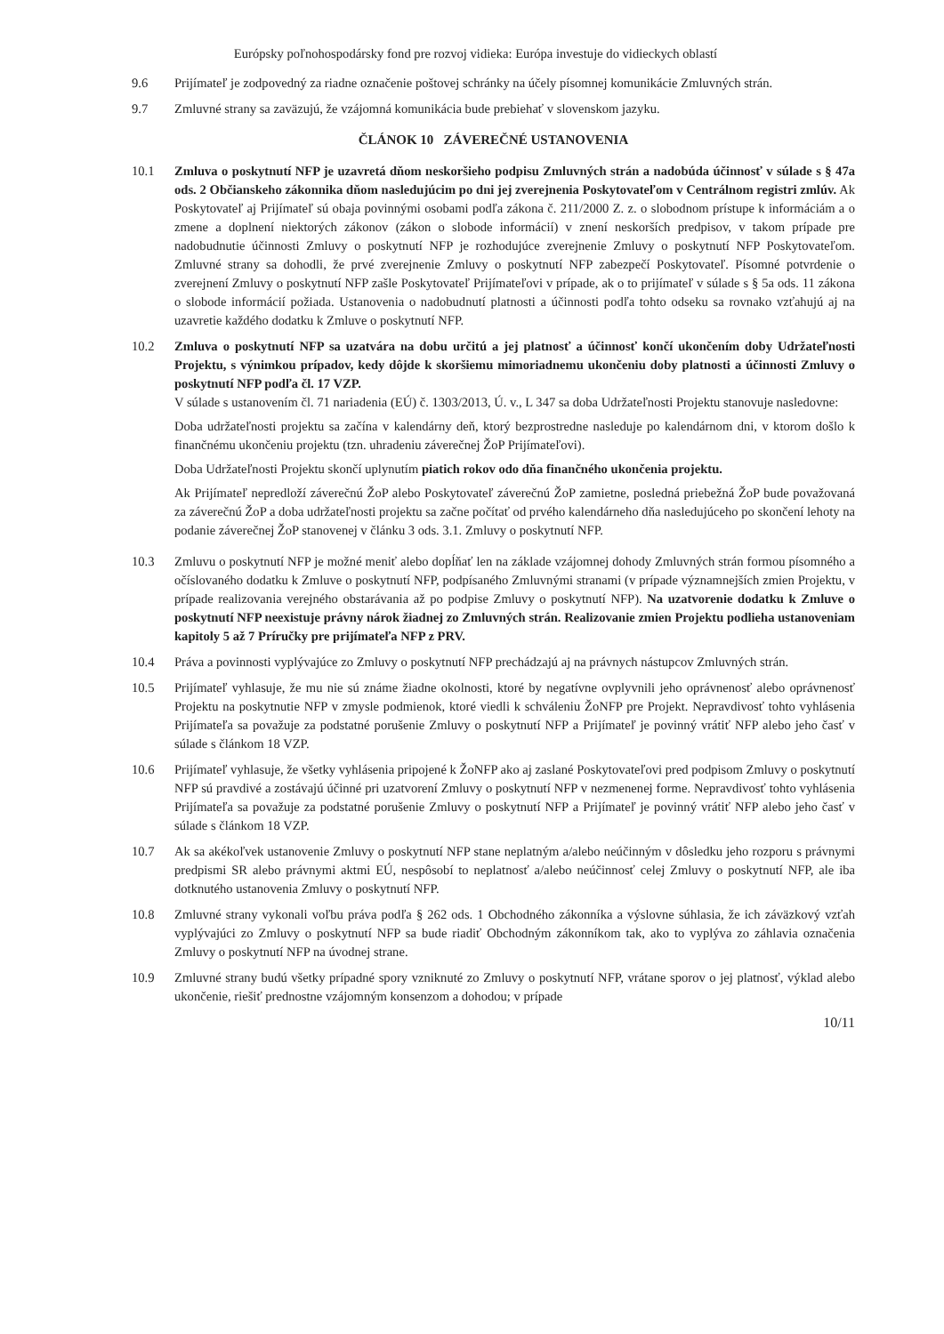Európsky poľnohospodársky fond pre rozvoj vidieka: Európa investuje do vidieckych oblastí
9.6 Prijímateľ je zodpovedný za riadne označenie poštovej schránky na účely písomnej komunikácie Zmluvných strán.
9.7 Zmluvné strany sa zaväzujú, že vzájomná komunikácia bude prebiehať v slovenskom jazyku.
ČLÁNOK 10 ZÁVEREČNÉ USTANOVENIA
10.1 Zmluva o poskytnutí NFP je uzavretá dňom neskoršieho podpisu Zmluvných strán a nadobúda účinnosť v súlade s § 47a ods. 2 Občianskeho zákonnika dňom nasledujúcim po dni jej zverejnenia Poskytovateľom v Centrálnom registri zmlúv. Ak Poskytovateľ aj Prijímateľ sú obaja povinnými osobami podľa zákona č. 211/2000 Z. z. o slobodnom prístupe k informáciám a o zmene a doplnení niektorých zákonov (zákon o slobode informácií) v znení neskorších predpisov, v takom prípade pre nadobudnutie účinnosti Zmluvy o poskytnutí NFP je rozhodujúce zverejnenie Zmluvy o poskytnutí NFP Poskytovateľom. Zmluvné strany sa dohodli, že prvé zverejnenie Zmluvy o poskytnutí NFP zabezpečí Poskytovateľ. Písomné potvrdenie o zverejnení Zmluvy o poskytnutí NFP zašle Poskytovateľ Prijímateľovi v prípade, ak o to prijímateľ v súlade s § 5a ods. 11 zákona o slobode informácií požiada. Ustanovenia o nadobudnutí platnosti a účinnosti podľa tohto odseku sa rovnako vzťahujú aj na uzavretie každého dodatku k Zmluve o poskytnutí NFP.
10.2 Zmluva o poskytnutí NFP sa uzatvára na dobu určitú a jej platnosť a účinnosť končí ukončením doby Udržateľnosti Projektu, s výnimkou prípadov, kedy dôjde k skoršiemu mimoriadnemu ukončeniu doby platnosti a účinnosti Zmluvy o poskytnutí NFP podľa čl. 17 VZP.
V súlade s ustanovením čl. 71 nariadenia (EÚ) č. 1303/2013, Ú. v., L 347 sa doba Udržateľnosti Projektu stanovuje nasledovne:
Doba udržateľnosti projektu sa začína v kalendárny deň, ktorý bezprostredne nasleduje po kalendárnom dni, v ktorom došlo k finančnému ukončeniu projektu (tzn. uhradeniu záverečnej ŽoP Prijímateľovi).
Doba Udržateľnosti Projektu skončí uplynutím piatich rokov odo dňa finančného ukončenia projektu.
Ak Prijímateľ nepredloží záverečnú ŽoP alebo Poskytovateľ záverečnú ŽoP zamietne, posledná priebežná ŽoP bude považovaná za záverečnú ŽoP a doba udržateľnosti projektu sa začne počítať od prvého kalendárneho dňa nasledujúceho po skončení lehoty na podanie záverečnej ŽoP stanovenej v článku 3 ods. 3.1. Zmluvy o poskytnutí NFP.
10.3 Zmluvu o poskytnutí NFP je možné meniť alebo dopĺňať len na základe vzájomnej dohody Zmluvných strán formou písomného a očíslovaného dodatku k Zmluve o poskytnutí NFP, podpísaného Zmluvnými stranami (v prípade významnejších zmien Projektu, v prípade realizovania verejného obstarávania až po podpise Zmluvy o poskytnutí NFP). Na uzatvorenie dodatku k Zmluve o poskytnutí NFP neexistuje právny nárok žiadnej zo Zmluvných strán. Realizovanie zmien Projektu podlieha ustanoveniam kapitoly 5 až 7 Príručky pre prijímateľa NFP z PRV.
10.4 Práva a povinnosti vyplývajúce zo Zmluvy o poskytnutí NFP prechádzajú aj na právnych nástupcov Zmluvných strán.
10.5 Prijímateľ vyhlasuje, že mu nie sú známe žiadne okolnosti, ktoré by negatívne ovplyvnili jeho oprávnenosť alebo oprávnenosť Projektu na poskytnutie NFP v zmysle podmienok, ktoré viedli k schváleniu ŽoNFP pre Projekt. Nepravdivosť tohto vyhlásenia Prijímateľa sa považuje za podstatné porušenie Zmluvy o poskytnutí NFP a Prijímateľ je povinný vrátiť NFP alebo jeho časť v súlade s článkom 18 VZP.
10.6 Prijímateľ vyhlasuje, že všetky vyhlásenia pripojené k ŽoNFP ako aj zaslané Poskytovateľovi pred podpisom Zmluvy o poskytnutí NFP sú pravdivé a zostávajú účinné pri uzatvorení Zmluvy o poskytnutí NFP v nezmenenej forme. Nepravdivosť tohto vyhlásenia Prijímateľa sa považuje za podstatné porušenie Zmluvy o poskytnutí NFP a Prijímateľ je povinný vrátiť NFP alebo jeho časť v súlade s článkom 18 VZP.
10.7 Ak sa akékoľvek ustanovenie Zmluvy o poskytnutí NFP stane neplatným a/alebo neúčinným v dôsledku jeho rozporu s právnymi predpismi SR alebo právnymi aktmi EÚ, nespôsobí to neplatnosť a/alebo neúčinnosť celej Zmluvy o poskytnutí NFP, ale iba dotknutého ustanovenia Zmluvy o poskytnutí NFP.
10.8 Zmluvné strany vykonali voľbu práva podľa § 262 ods. 1 Obchodného zákonníka a výslovne súhlasia, že ich záväzkový vzťah vyplývajúci zo Zmluvy o poskytnutí NFP sa bude riadiť Obchodným zákonníkom tak, ako to vyplýva zo záhlavia označenia Zmluvy o poskytnutí NFP na úvodnej strane.
10.9 Zmluvné strany budú všetky prípadné spory vzniknuté zo Zmluvy o poskytnutí NFP, vrátane sporov o jej platnosť, výklad alebo ukončenie, riešiť prednostne vzájomným konsenzom a dohodou; v prípade
10/11